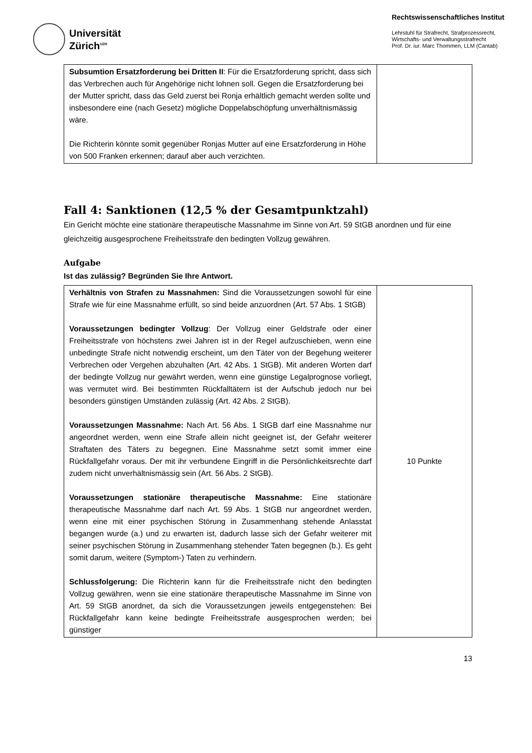Universität
Zürich<sup>UZH</sup>
Rechtswissenschaftliches Institut
Lehrstuhl für Strafrecht, Strafprozessrecht,
Wirtschafts- und Verwaltungsstrafrecht
Prof. Dr. iur. Marc Thommen, LLM (Cantab)
| Subsumtion Ersatzforderung bei Dritten II : Für die Ersatzforderung spricht, dass sich das Verbrechen auch für Angehörige nicht lohnen soll. Gegen die Ersatzforderung bei der Mutter spricht, dass das Geld zuerst bei Ronja erhältlich gemacht werden sollte und insbesondere eine (nach Gesetz) mögliche Doppelabschöpfung unverhältnismässig wäre. Die Richterin könnte somit gegenüber Ronjas Mutter auf eine Ersatzforderung in Höhe von 500 Franken erkennen; darauf aber auch verzichten. | |
Fall 4: Sanktionen (12,5 % der Gesamtpunktzahl)
Ein Gericht möchte eine stationäre therapeutische Massnahme im Sinne von Art. 59 StGB anordnen und für eine gleichzeitig ausgesprochene Freiheitsstrafe den bedingten Vollzug gewähren.
Aufgabe
Ist das zulässig? Begründen Sie Ihre Antwort.
| Verhältnis von Strafen zu Massnahmen: Sind die Voraussetzungen sowohl für eine Strafe wie für eine Massnahme erfüllt, so sind beide anzuordnen (Art. 57 Abs. 1 StGB) Voraussetzungen bedingter Vollzug : Der Vollzug einer Geldstrafe oder einer Freiheitsstrafe von höchstens zwei Jahren ist in der Regel aufzuschieben, wenn eine unbedingte Strafe nicht notwendig erscheint, um den Täter von der Begehung weiterer Verbrechen oder Vergehen abzuhalten (Art. 42 Abs. 1 StGB). Mit anderen Worten darf der bedingte Vollzug nur gewährt werden, wenn eine günstige Legalprognose vorliegt, was vermutet wird. Bei bestimmten Rückfalltätern ist der Aufschub jedoch nur bei besonders günstigen Umständen zulässig (Art. 42 Abs. 2 StGB). Voraussetzungen Massnahme: Nach Art. 56 Abs. 1 StGB darf eine Massnahme nur angeordnet werden, wenn eine Strafe allein nicht geeignet ist, der Gefahr weiterer Straftaten des Täters zu begegnen. Eine Massnahme setzt somit immer eine Rückfallgefahr voraus. Der mit ihr verbundene Eingriff in die Persönlichkeitsrechte darf zudem nicht unverhältnismässig sein (Art. 56 Abs. 2 StGB). Voraussetzungen stationäre therapeutische Massnahme: Eine stationäre therapeutische Massnahme darf nach Art. 59 Abs. 1 StGB nur angeordnet werden, wenn eine mit einer psychischen Störung in Zusammenhang stehende Anlasstat begangen wurde (a.) und zu erwarten ist, dadurch lasse sich der Gefahr weiterer mit seiner psychischen Störung in Zusammenhang stehender Taten begegnen (b.). Es geht somit darum, weitere (Symptom-) Taten zu verhindern. Schlussfolgerung: Die Richterin kann für die Freiheitsstrafe nicht den bedingten Vollzug gewähren, wenn sie eine stationäre therapeutische Massnahme im Sinne von Art. 59 StGB anordnet, da sich die Voraussetzungen jeweils entgegenstehen: Bei Rückfallgefahr kann keine bedingte Freiheitsstrafe ausgesprochen werden; bei günstiger | 10 Punkte |
13